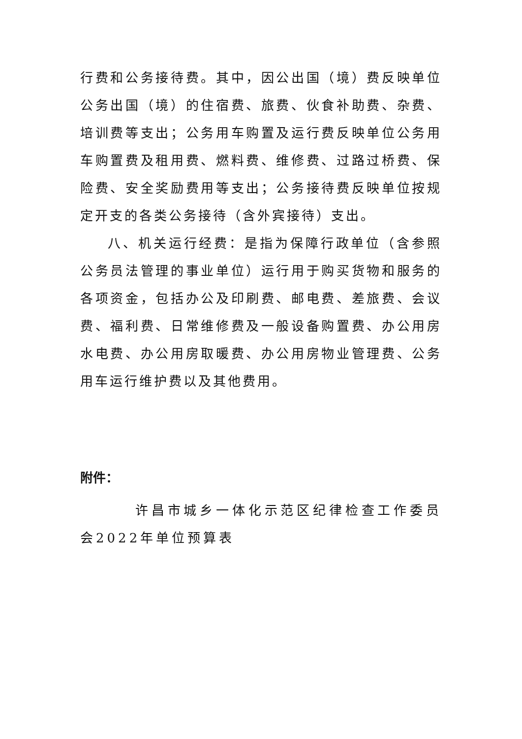行费和公务接待费。其中，因公出国（境）费反映单位公务出国（境）的住宿费、旅费、伙食补助费、杂费、培训费等支出；公务用车购置及运行费反映单位公务用车购置费及租用费、燃料费、维修费、过路过桥费、保险费、安全奖励费用等支出；公务接待费反映单位按规定开支的各类公务接待（含外宾接待）支出。
八、机关运行经费：是指为保障行政单位（含参照公务员法管理的事业单位）运行用于购买货物和服务的各项资金，包括办公及印刷费、邮电费、差旅费、会议费、福利费、日常维修费及一般设备购置费、办公用房水电费、办公用房取暖费、办公用房物业管理费、公务用车运行维护费以及其他费用。
附件：
许昌市城乡一体化示范区纪律检查工作委员会2022年单位预算表